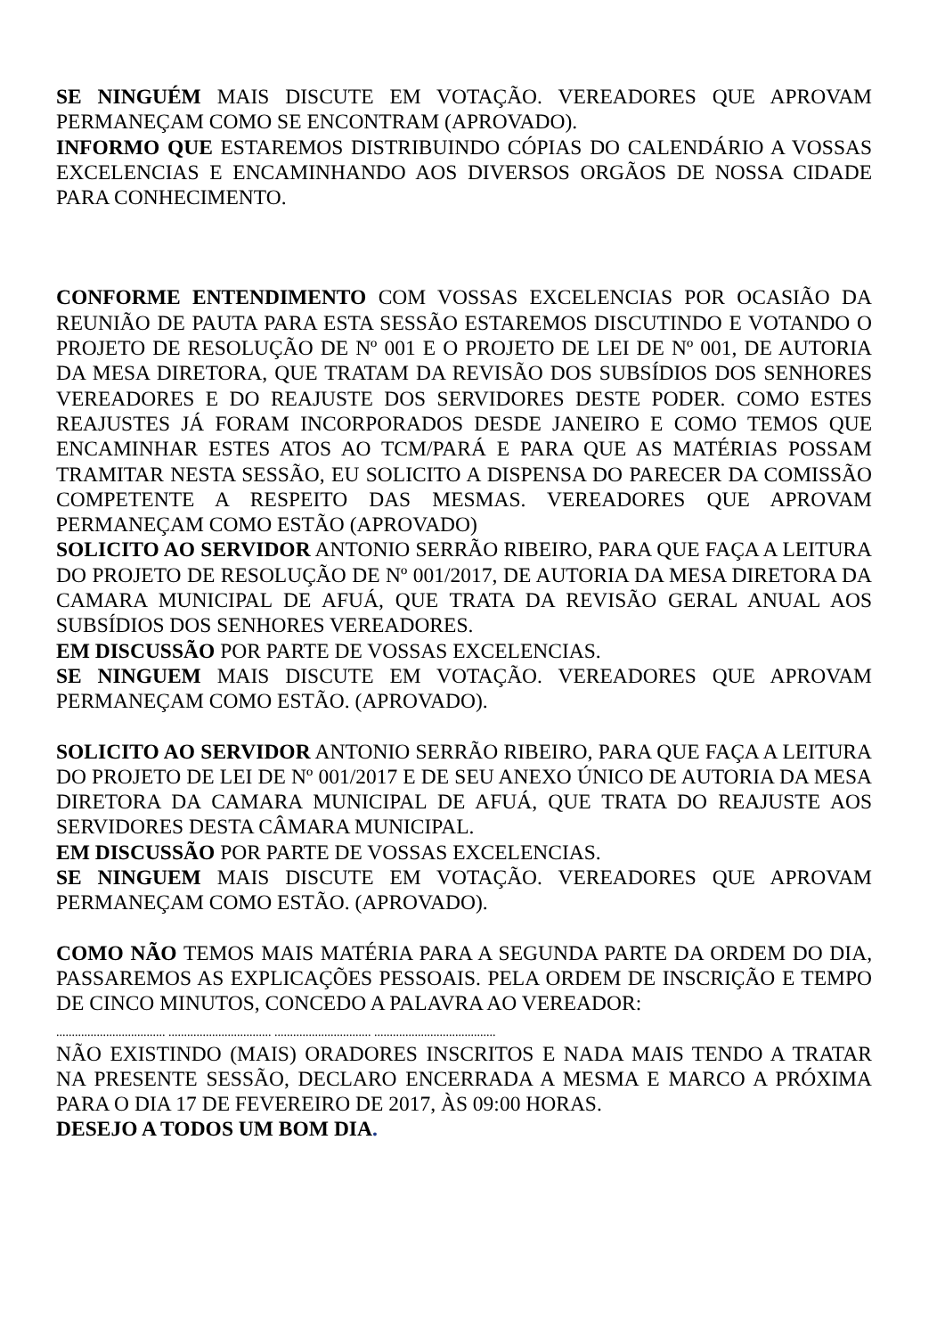SE NINGUÉM MAIS DISCUTE EM VOTAÇÃO. VEREADORES QUE APROVAM PERMANEÇAM COMO SE ENCONTRAM (APROVADO).
INFORMO QUE ESTAREMOS DISTRIBUINDO CÓPIAS DO CALENDÁRIO A VOSSAS EXCELENCIAS E ENCAMINHANDO AOS DIVERSOS ORGÃOS DE NOSSA CIDADE PARA CONHECIMENTO.
CONFORME ENTENDIMENTO COM VOSSAS EXCELENCIAS POR OCASIÃO DA REUNIÃO DE PAUTA PARA ESTA SESSÃO ESTAREMOS DISCUTINDO E VOTANDO O PROJETO DE RESOLUÇÃO DE Nº 001 E O PROJETO DE LEI DE Nº 001, DE AUTORIA DA MESA DIRETORA, QUE TRATAM DA REVISÃO DOS SUBSÍDIOS DOS SENHORES VEREADORES E DO REAJUSTE DOS SERVIDORES DESTE PODER. COMO ESTES REAJUSTES JÁ FORAM INCORPORADOS DESDE JANEIRO E COMO TEMOS QUE ENCAMINHAR ESTES ATOS AO TCM/PARÁ E PARA QUE AS MATÉRIAS POSSAM TRAMITAR NESTA SESSÃO, EU SOLICITO A DISPENSA DO PARECER DA COMISSÃO COMPETENTE A RESPEITO DAS MESMAS. VEREADORES QUE APROVAM PERMANEÇAM COMO ESTÃO (APROVADO)
SOLICITO AO SERVIDOR ANTONIO SERRÃO RIBEIRO, PARA QUE FAÇA A LEITURA DO PROJETO DE RESOLUÇÃO DE Nº 001/2017, DE AUTORIA DA MESA DIRETORA DA CAMARA MUNICIPAL DE AFUÁ, QUE TRATA DA REVISÃO GERAL ANUAL AOS SUBSÍDIOS DOS SENHORES VEREADORES.
EM DISCUSSÃO POR PARTE DE VOSSAS EXCELENCIAS.
SE NINGUEM MAIS DISCUTE EM VOTAÇÃO. VEREADORES QUE APROVAM PERMANEÇAM COMO ESTÃO. (APROVADO).
SOLICITO AO SERVIDOR ANTONIO SERRÃO RIBEIRO, PARA QUE FAÇA A LEITURA DO PROJETO DE LEI DE Nº 001/2017 E DE SEU ANEXO ÚNICO DE AUTORIA DA MESA DIRETORA DA CAMARA MUNICIPAL DE AFUÁ, QUE TRATA DO REAJUSTE AOS SERVIDORES DESTA CÂMARA MUNICIPAL.
EM DISCUSSÃO POR PARTE DE VOSSAS EXCELENCIAS.
SE NINGUEM MAIS DISCUTE EM VOTAÇÃO. VEREADORES QUE APROVAM PERMANEÇAM COMO ESTÃO. (APROVADO).
COMO NÃO TEMOS MAIS MATÉRIA PARA A SEGUNDA PARTE DA ORDEM DO DIA, PASSAREMOS AS EXPLICAÇÕES PESSOAIS. PELA ORDEM DE INSCRIÇÃO E TEMPO DE CINCO MINUTOS, CONCEDO A PALAVRA AO VEREADOR:
................................... ................................. ............................... .......................................
NÃO EXISTINDO (MAIS) ORADORES INSCRITOS E NADA MAIS TENDO A TRATAR NA PRESENTE SESSÃO, DECLARO ENCERRADA A MESMA E MARCO A PRÓXIMA PARA O DIA 17 DE FEVEREIRO DE 2017, ÀS 09:00 HORAS.
DESEJO A TODOS UM BOM DIA.